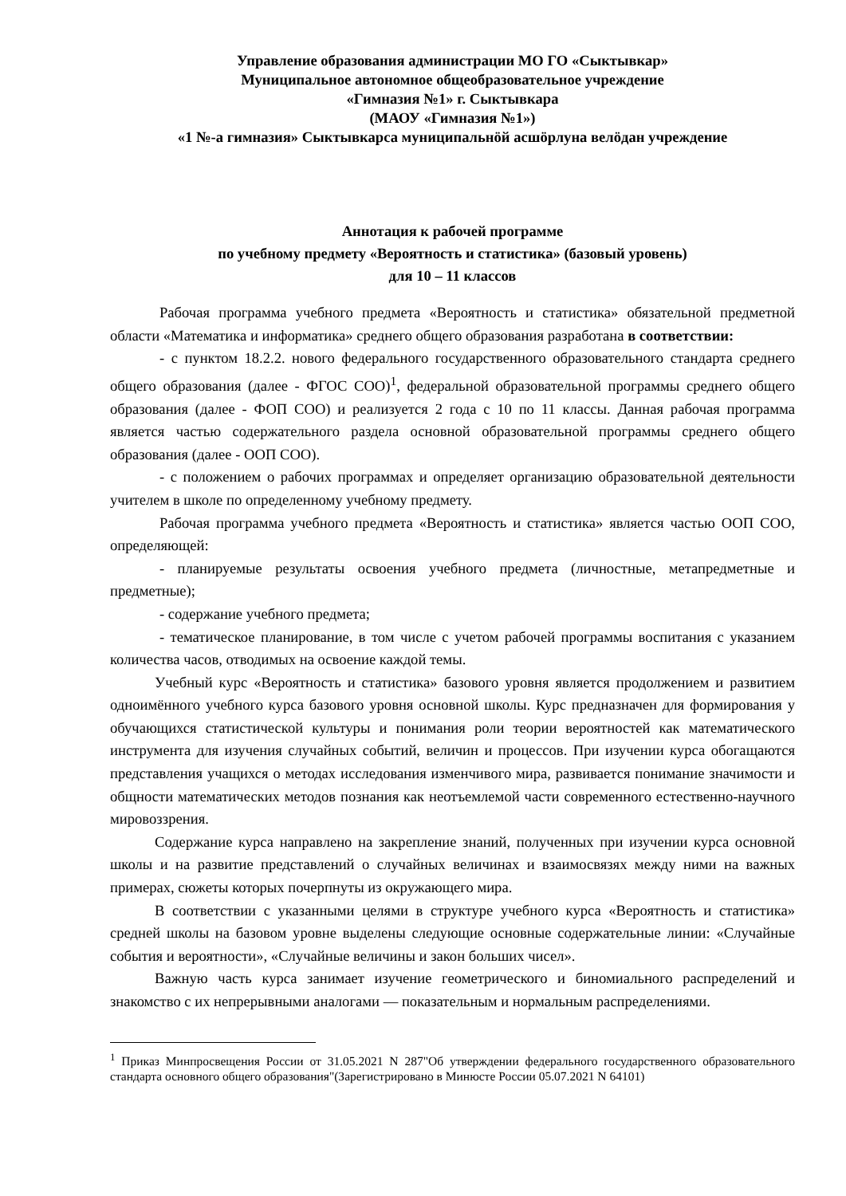Управление образования администрации МО ГО «Сыктывкар»
Муниципальное автономное общеобразовательное учреждение
«Гимназия №1» г. Сыктывкара
(МАОУ «Гимназия №1»)
«1 №-а гимназия» Сыктывкарса муниципальнӧй асшӧрлуна велӧдан учреждение
Аннотация к рабочей программе
по учебному предмету «Вероятность и статистика» (базовый уровень)
для 10 – 11 классов
Рабочая программа учебного предмета «Вероятность и статистика» обязательной предметной области «Математика и информатика» среднего общего образования разработана в соответствии:
- с пунктом 18.2.2. нового федерального государственного образовательного стандарта среднего общего образования (далее - ФГОС СОО)<sup>1</sup>, федеральной образовательной программы среднего общего образования (далее - ФОП СОО) и реализуется 2 года с 10 по 11 классы. Данная рабочая программа является частью содержательного раздела основной образовательной программы среднего общего образования (далее - ООП СОО).
- с положением о рабочих программах и определяет организацию образовательной деятельности учителем в школе по определенному учебному предмету.
Рабочая программа учебного предмета «Вероятность и статистика» является частью ООП СОО, определяющей:
- планируемые результаты освоения учебного предмета (личностные, метапредметные и предметные);
- содержание учебного предмета;
- тематическое планирование, в том числе с учетом рабочей программы воспитания с указанием количества часов, отводимых на освоение каждой темы.
Учебный курс «Вероятность и статистика» базового уровня является продолжением и развитием одноимённого учебного курса базового уровня основной школы. Курс предназначен для формирования у обучающихся статистической культуры и понимания роли теории вероятностей как математического инструмента для изучения случайных событий, величин и процессов. При изучении курса обогащаются представления учащихся о методах исследования изменчивого мира, развивается понимание значимости и общности математических методов познания как неотъемлемой части современного естественно-научного мировоззрения.
Содержание курса направлено на закрепление знаний, полученных при изучении курса основной школы и на развитие представлений о случайных величинах и взаимосвязях между ними на важных примерах, сюжеты которых почерпнуты из окружающего мира.
В соответствии с указанными целями в структуре учебного курса «Вероятность и статистика» средней школы на базовом уровне выделены следующие основные содержательные линии: «Случайные события и вероятности», «Случайные величины и закон больших чисел».
Важную часть курса занимает изучение геометрического и биномиального распределений и знакомство с их непрерывными аналогами — показательным и нормальным распределениями.
<sup>1</sup> Приказ Минпросвещения России от 31.05.2021 N 287"Об утверждении федерального государственного образовательного стандарта основного общего образования"(Зарегистрировано в Минюсте России 05.07.2021 N 64101)